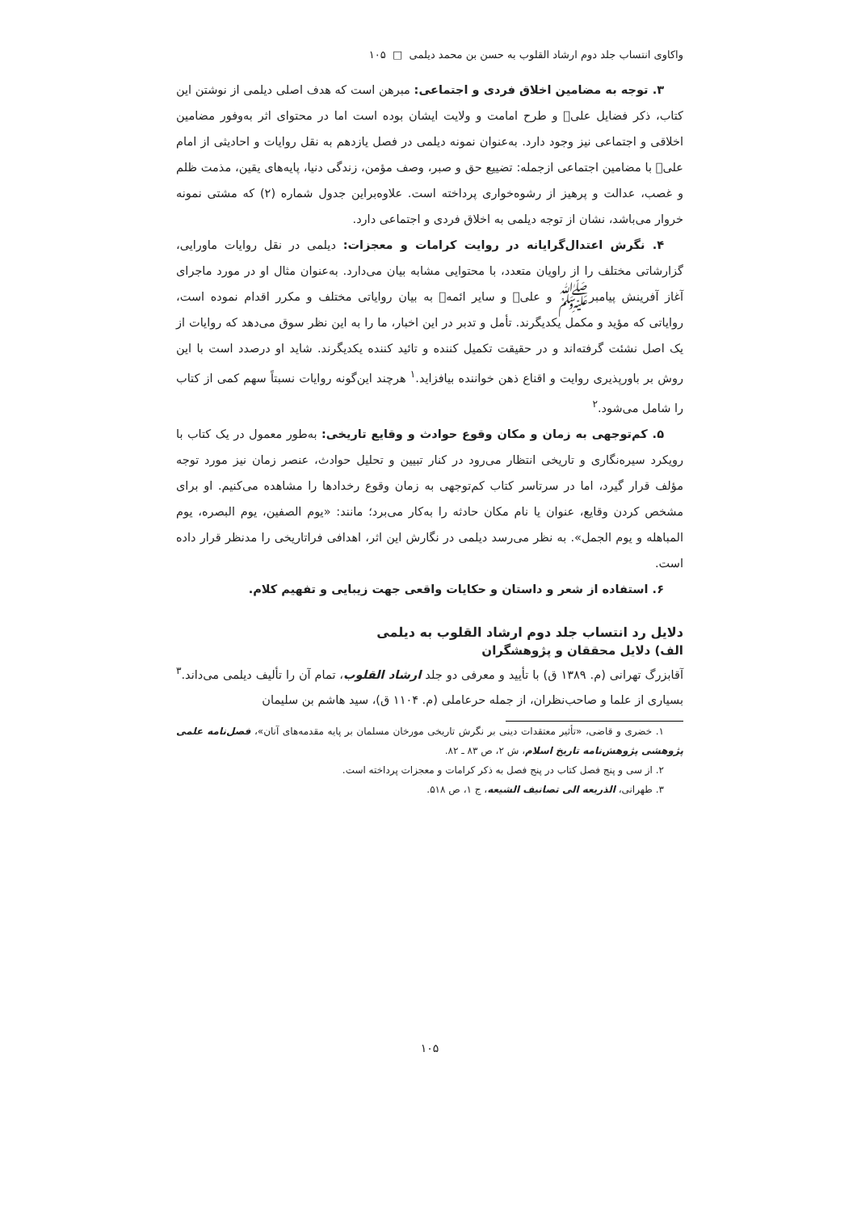واکاوی انتساب جلد دوم ارشاد القلوب به حسن بن محمد دیلمی □ ۱۰۵
۳. توجه به مضامین اخلاق فردی و اجتماعی: مبرهن است که هدف اصلی دیلمی از نوشتن این کتاب، ذکر فضایل علی‌﷣ و طرح امامت و ولایت ایشان بوده است اما در محتوای اثر به‌وفور مضامین اخلاقی و اجتماعی نیز وجود دارد. به‌عنوان نمونه دیلمی در فصل یازدهم به نقل روایات و احادیثی از امام علی‌﷣ با مضامین اجتماعی ازجمله: تضییع حق و صبر، وصف مؤمن، زندگی دنیا، پایه‌های یقین، مذمت ظلم و غصب، عدالت و پرهیز از رشوه‌خواری پرداخته است. علاوه‌براین جدول شماره (۲) که مشتی نمونه خروار می‌باشد، نشان از توجه دیلمی به اخلاق فردی و اجتماعی دارد.
۴. نگرش اعتدال‌گرایانه در روایت کرامات و معجزات: دیلمی در نقل روایات ماورایی، گزارشاتی مختلف را از راویان متعدد، با محتوایی مشابه بیان می‌دارد. به‌عنوان مثال او در مورد ماجرای آغاز آفرینش پیامبر‌ﷺ و علی‌﷣ و سایر ائمه‌﷨ به بیان روایاتی مختلف و مکرر اقدام نموده است، روایاتی که مؤید و مکمل یکدیگرند. تأمل و تدبر در این اخبار، ما را به این نظر سوق می‌دهد که روایات از یک اصل نشئت گرفته‌اند و در حقیقت تکمیل کننده و تائید کننده یکدیگرند. شاید او درصدد است با این روش بر باورپذیری روایت و اقناع ذهن خواننده بیافزاید.<sup>۱</sup> هرچند این‌گونه روایات نسبتاً سهم کمی از کتاب را شامل می‌شود.<sup>۲</sup>
۵. کم‌توجهی به زمان و مکان وقوع حوادث و وقایع تاریخی: به‌طور معمول در یک کتاب با رویکرد سیره‌نگاری و تاریخی انتظار می‌رود در کنار تبیین و تحلیل حوادث، عنصر زمان نیز مورد توجه مؤلف قرار گیرد، اما در سرتاسر کتاب کم‌توجهی به زمان وقوع رخدادها را مشاهده می‌کنیم. او برای مشخص کردن وقایع، عنوان یا نام مکان حادثه را به‌کار می‌برد؛ مانند: «یوم الصفین، یوم البصره، یوم المباهله و یوم الجمل». به نظر می‌رسد دیلمی در نگارش این اثر، اهدافی فراتاریخی را مدنظر قرار داده است.
۶. استفاده از شعر و داستان و حکایات واقعی جهت زیبایی و تفهیم کلام.
دلایل رد انتساب جلد دوم ارشاد القلوب به دیلمی
الف) دلایل محققان و پژوهشگران
آقابزرگ تهرانی (م. ۱۳۸۹ ق) با تأیید و معرفی دو جلد ارشاد القلوب، تمام آن را تألیف دیلمی می‌داند.<sup>۳</sup> بسیاری از علما و صاحب‌نظران، از جمله حرعاملی (م. ۱۱۰۴ ق)، سید هاشم بن سلیمان
۱. خضری و قاضی، «تأثیر معتقدات دینی بر نگرش تاریخی مورخان مسلمان بر پایه مقدمه‌های آنان»، فصل‌نامه علمی پژوهشی پژوهش‌نامه تاریخ اسلام، ش ۲، ص ۸۳ ـ ۸۲.
۲. از سی و پنج فصل کتاب در پنج فصل به ذکر کرامات و معجزات پرداخته است.
۳. طهرانی، الذریعه الی تصانیف الشیعه، ج ۱، ص ۵۱۸.
۱۰۵